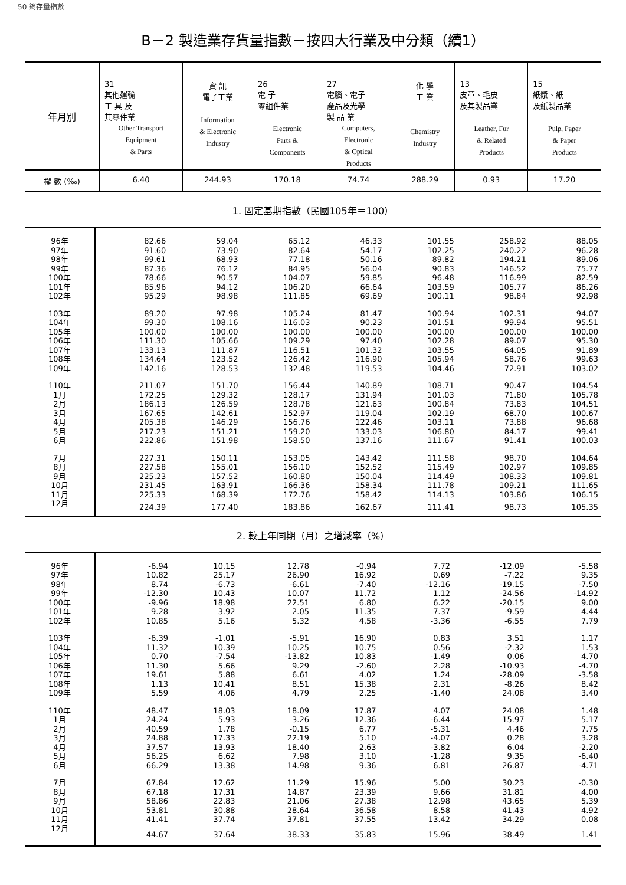50 銷存量指數
B－2 製造業存貨量指數－按四大行業及中分類（續1）
| 年月別 | 31 其他運輸 工 具 及 其零件業 Other Transport Equipment & Parts | 資 訊 電子工業 Information & Electronic Industry | 26 電 子 零組件業 Electronic Parts & Components | 27 電腦、電子 產品及光學 製 品 業 Computers, Electronic & Optical Products | 化 學 工 業 Chemistry Industry | 13 皮革、毛皮 及其製品業 Leather, Fur & Related Products | 15 紙漿、紙 及紙製品業 Pulp, Paper & Paper Products |
| --- | --- | --- | --- | --- | --- | --- | --- |
| 權 數 (‰) | 6.40 | 244.93 | 170.18 | 74.74 | 288.29 | 0.93 | 17.20 |
1. 固定基期指數（民國105年＝100）
| 96年 | 82.66 | 59.04 | 65.12 | 46.33 | 101.55 | 258.92 | 88.05 |
| 97年 | 91.60 | 73.90 | 82.64 | 54.17 | 102.25 | 240.22 | 96.28 |
| 98年 | 99.61 | 68.93 | 77.18 | 50.16 | 89.82 | 194.21 | 89.06 |
| 99年 | 87.36 | 76.12 | 84.95 | 56.04 | 90.83 | 146.52 | 75.77 |
| 100年 | 78.66 | 90.57 | 104.07 | 59.85 | 96.48 | 116.99 | 82.59 |
| 101年 | 85.96 | 94.12 | 106.20 | 66.64 | 103.59 | 105.77 | 86.26 |
| 102年 | 95.29 | 98.98 | 111.85 | 69.69 | 100.11 | 98.84 | 92.98 |
| 103年 | 89.20 | 97.98 | 105.24 | 81.47 | 100.94 | 102.31 | 94.07 |
| 104年 | 99.30 | 108.16 | 116.03 | 90.23 | 101.51 | 99.94 | 95.51 |
| 105年 | 100.00 | 100.00 | 100.00 | 100.00 | 100.00 | 100.00 | 100.00 |
| 106年 | 111.30 | 105.66 | 109.29 | 97.40 | 102.28 | 89.07 | 95.30 |
| 107年 | 133.13 | 111.87 | 116.51 | 101.32 | 103.55 | 64.05 | 91.89 |
| 108年 | 134.64 | 123.52 | 126.42 | 116.90 | 105.94 | 58.76 | 99.63 |
| 109年 | 142.16 | 128.53 | 132.48 | 119.53 | 104.46 | 72.91 | 103.02 |
| 110年 | 211.07 | 151.70 | 156.44 | 140.89 | 108.71 | 90.47 | 104.54 |
| 1月 | 172.25 | 129.32 | 128.17 | 131.94 | 101.03 | 71.80 | 105.78 |
| 2月 | 186.13 | 126.59 | 128.78 | 121.63 | 100.84 | 73.83 | 104.51 |
| 3月 | 167.65 | 142.61 | 152.97 | 119.04 | 102.19 | 68.70 | 100.67 |
| 4月 | 205.38 | 146.29 | 156.76 | 122.46 | 103.11 | 73.88 | 96.68 |
| 5月 | 217.23 | 151.21 | 159.20 | 133.03 | 106.80 | 84.17 | 99.41 |
| 6月 | 222.86 | 151.98 | 158.50 | 137.16 | 111.67 | 91.41 | 100.03 |
| 7月 | 227.31 | 150.11 | 153.05 | 143.42 | 111.58 | 98.70 | 104.64 |
| 8月 | 227.58 | 155.01 | 156.10 | 152.52 | 115.49 | 102.97 | 109.85 |
| 9月 | 225.23 | 157.52 | 160.80 | 150.04 | 114.49 | 108.33 | 109.81 |
| 10月 | 231.45 | 163.91 | 166.36 | 158.34 | 111.78 | 109.21 | 111.65 |
| 11月 | 225.33 | 168.39 | 172.76 | 158.42 | 114.13 | 103.86 | 106.15 |
| 12月 | 224.39 | 177.40 | 183.86 | 162.67 | 111.41 | 98.73 | 105.35 |
2. 較上年同期（月）之增減率（%）
| 96年 | -6.94 | 10.15 | 12.78 | -0.94 | 7.72 | -12.09 | -5.58 |
| 97年 | 10.82 | 25.17 | 26.90 | 16.92 | 0.69 | -7.22 | 9.35 |
| 98年 | 8.74 | -6.73 | -6.61 | -7.40 | -12.16 | -19.15 | -7.50 |
| 99年 | -12.30 | 10.43 | 10.07 | 11.72 | 1.12 | -24.56 | -14.92 |
| 100年 | -9.96 | 18.98 | 22.51 | 6.80 | 6.22 | -20.15 | 9.00 |
| 101年 | 9.28 | 3.92 | 2.05 | 11.35 | 7.37 | -9.59 | 4.44 |
| 102年 | 10.85 | 5.16 | 5.32 | 4.58 | -3.36 | -6.55 | 7.79 |
| 103年 | -6.39 | -1.01 | -5.91 | 16.90 | 0.83 | 3.51 | 1.17 |
| 104年 | 11.32 | 10.39 | 10.25 | 10.75 | 0.56 | -2.32 | 1.53 |
| 105年 | 0.70 | -7.54 | -13.82 | 10.83 | -1.49 | 0.06 | 4.70 |
| 106年 | 11.30 | 5.66 | 9.29 | -2.60 | 2.28 | -10.93 | -4.70 |
| 107年 | 19.61 | 5.88 | 6.61 | 4.02 | 1.24 | -28.09 | -3.58 |
| 108年 | 1.13 | 10.41 | 8.51 | 15.38 | 2.31 | -8.26 | 8.42 |
| 109年 | 5.59 | 4.06 | 4.79 | 2.25 | -1.40 | 24.08 | 3.40 |
| 110年 | 48.47 | 18.03 | 18.09 | 17.87 | 4.07 | 24.08 | 1.48 |
| 1月 | 24.24 | 5.93 | 3.26 | 12.36 | -6.44 | 15.97 | 5.17 |
| 2月 | 40.59 | 1.78 | -0.15 | 6.77 | -5.31 | 4.46 | 7.75 |
| 3月 | 24.88 | 17.33 | 22.19 | 5.10 | -4.07 | 0.28 | 3.28 |
| 4月 | 37.57 | 13.93 | 18.40 | 2.63 | -3.82 | 6.04 | -2.20 |
| 5月 | 56.25 | 6.62 | 7.98 | 3.10 | -1.28 | 9.35 | -6.40 |
| 6月 | 66.29 | 13.38 | 14.98 | 9.36 | 6.81 | 26.87 | -4.71 |
| 7月 | 67.84 | 12.62 | 11.29 | 15.96 | 5.00 | 30.23 | -0.30 |
| 8月 | 67.18 | 17.31 | 14.87 | 23.39 | 9.66 | 31.81 | 4.00 |
| 9月 | 58.86 | 22.83 | 21.06 | 27.38 | 12.98 | 43.65 | 5.39 |
| 10月 | 53.81 | 30.88 | 28.64 | 36.58 | 8.58 | 41.43 | 4.92 |
| 11月 | 41.41 | 37.74 | 37.81 | 37.55 | 13.42 | 34.29 | 0.08 |
| 12月 | 44.67 | 37.64 | 38.33 | 35.83 | 15.96 | 38.49 | 1.41 |